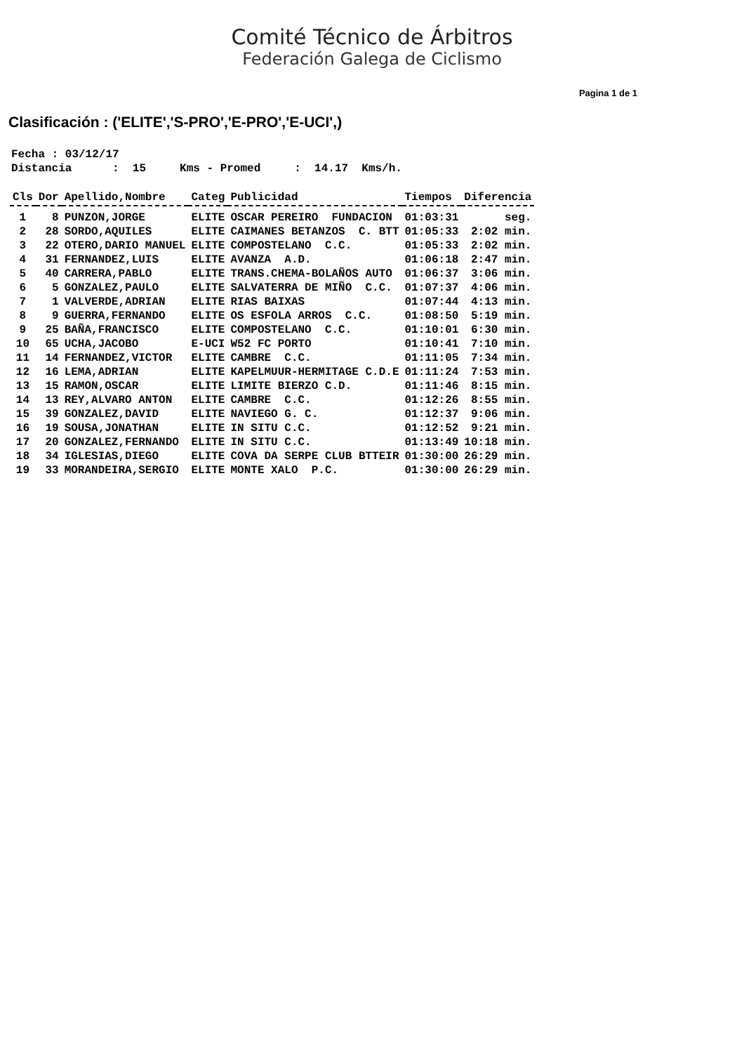Comité Técnico de Árbitros
Federación Galega de Ciclismo
Pagina 1 de 1
Clasificación : ('ELITE','S-PRO','E-PRO','E-UCI',)
Fecha : 03/12/17 Distancia : 15 Kms - Promed : 14.17 Kms/h.
| Cls | Dor | Apellido,Nombre | Categ | Publicidad | Tiempos | Diferencia |
| --- | --- | --- | --- | --- | --- | --- |
| 1 | 8 | PUNZON,JORGE | ELITE | OSCAR PEREIRO FUNDACION | 01:03:31 | seg. |
| 2 | 28 | SORDO,AQUILES | ELITE | CAIMANES BETANZOS C. BTT | 01:05:33 | 2:02 min. |
| 3 | 22 | OTERO,DARIO MANUEL | ELITE | COMPOSTELANO C.C. | 01:05:33 | 2:02 min. |
| 4 | 31 | FERNANDEZ,LUIS | ELITE | AVANZA A.D. | 01:06:18 | 2:47 min. |
| 5 | 40 | CARRERA,PABLO | ELITE | TRANS.CHEMA-BOLAÑOS AUTO | 01:06:37 | 3:06 min. |
| 6 | 5 | GONZALEZ,PAULO | ELITE | SALVATERRA DE MIÑO C.C. | 01:07:37 | 4:06 min. |
| 7 | 1 | VALVERDE,ADRIAN | ELITE | RIAS BAIXAS | 01:07:44 | 4:13 min. |
| 8 | 9 | GUERRA,FERNANDO | ELITE | OS ESFOLA ARROS C.C. | 01:08:50 | 5:19 min. |
| 9 | 25 | BAÑA,FRANCISCO | ELITE | COMPOSTELANO C.C. | 01:10:01 | 6:30 min. |
| 10 | 65 | UCHA,JACOBO | E-UCI | W52 FC PORTO | 01:10:41 | 7:10 min. |
| 11 | 14 | FERNANDEZ,VICTOR | ELITE | CAMBRE C.C. | 01:11:05 | 7:34 min. |
| 12 | 16 | LEMA,ADRIAN | ELITE | KAPELMUUR-HERMITAGE C.D.E | 01:11:24 | 7:53 min. |
| 13 | 15 | RAMON,OSCAR | ELITE | LIMITE BIERZO C.D. | 01:11:46 | 8:15 min. |
| 14 | 13 | REY,ALVARO ANTON | ELITE | CAMBRE C.C. | 01:12:26 | 8:55 min. |
| 15 | 39 | GONZALEZ,DAVID | ELITE | NAVIEGO G. C. | 01:12:37 | 9:06 min. |
| 16 | 19 | SOUSA,JONATHAN | ELITE | IN SITU C.C. | 01:12:52 | 9:21 min. |
| 17 | 20 | GONZALEZ,FERNANDO | ELITE | IN SITU C.C. | 01:13:49 | 10:18 min. |
| 18 | 34 | IGLESIAS,DIEGO | ELITE | COVA DA SERPE CLUB BTTEIR | 01:30:00 | 26:29 min. |
| 19 | 33 | MORANDEIRA,SERGIO | ELITE | MONTE XALO P.C. | 01:30:00 | 26:29 min. |